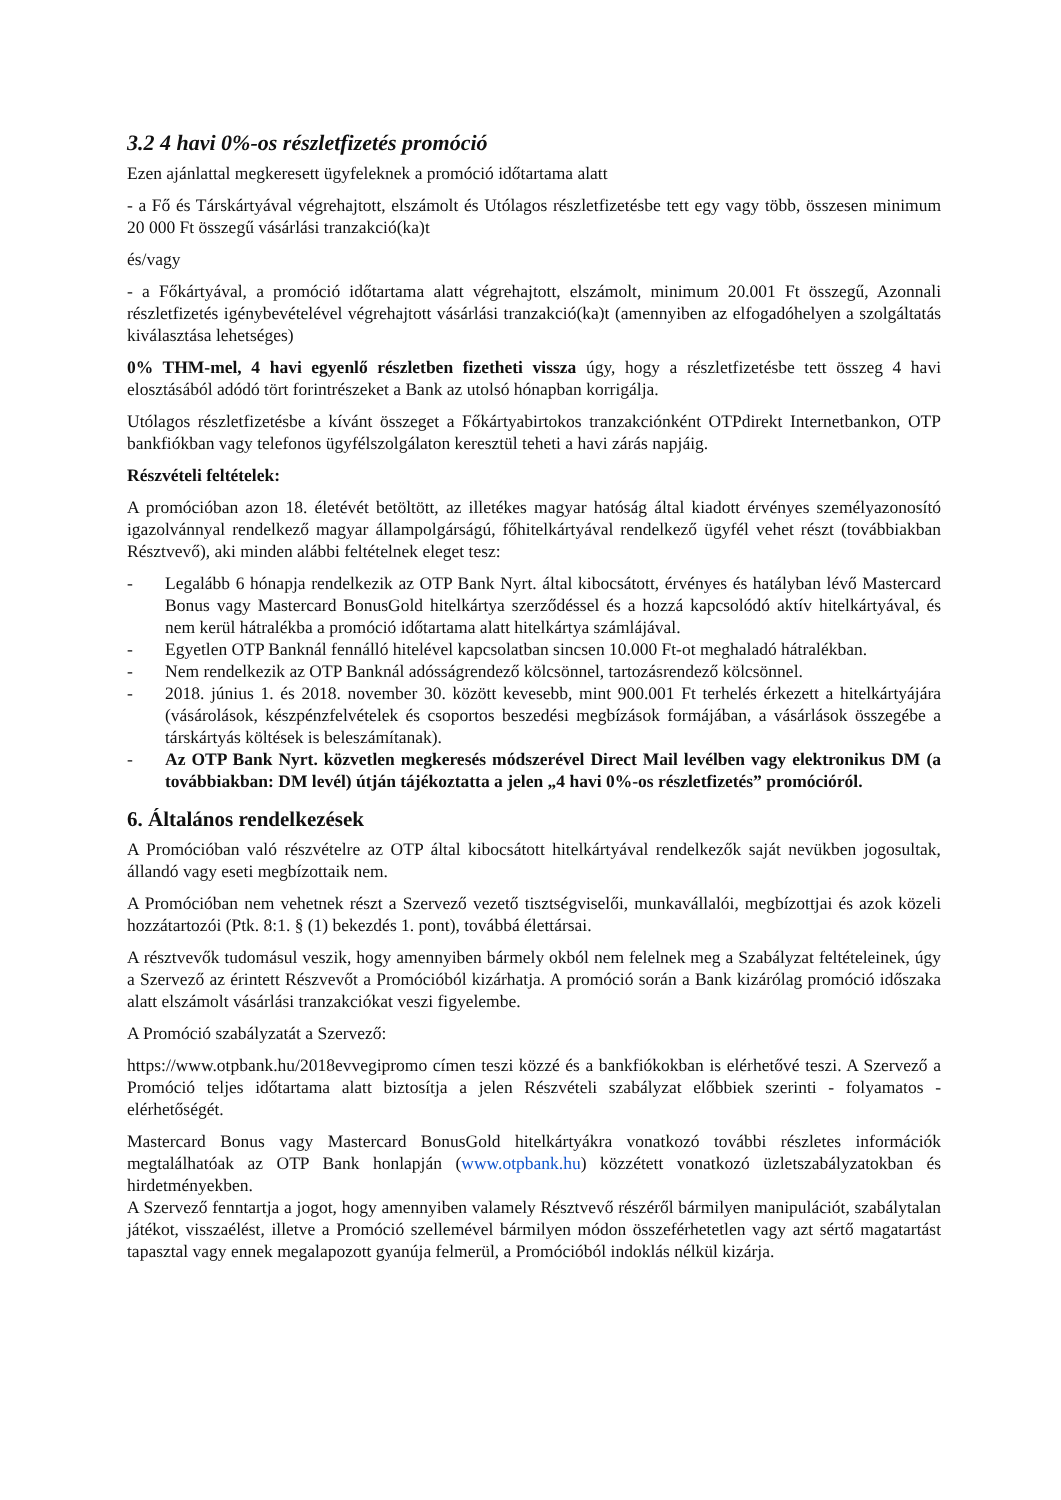3.2 4 havi 0%-os részletfizetés promóció
Ezen ajánlattal megkeresett ügyfeleknek a promóció időtartama alatt
- a Fő és Társkártyával végrehajtott, elszámolt és Utólagos részletfizetésbe tett egy vagy több, összesen minimum 20 000 Ft összegű vásárlási tranzakció(ka)t
és/vagy
- a Főkártyával, a promóció időtartama alatt végrehajtott, elszámolt, minimum 20.001 Ft összegű, Azonnali részletfizetés igénybevételével végrehajtott vásárlási tranzakció(ka)t (amennyiben az elfogadóhelyen a szolgáltatás kiválasztása lehetséges)
0% THM-mel, 4 havi egyenlő részletben fizetheti vissza úgy, hogy a részletfizetésbe tett összeg 4 havi elosztásából adódó tört forintrészeket a Bank az utolsó hónapban korrigálja.
Utólagos részletfizetésbe a kívánt összeget a Főkártyabirtokos tranzakciónként OTPdirekt Internetbankon, OTP bankfiókban vagy telefonos ügyfélszolgálaton keresztül teheti a havi zárás napjáig.
Részvételi feltételek:
A promócióban azon 18. életévét betöltött, az illetékes magyar hatóság által kiadott érvényes személyazonosító igazolvánnyal rendelkező magyar állampolgárságú, főhitelkártyával rendelkező ügyfél vehet részt (továbbiakban Résztvevő), aki minden alábbi feltételnek eleget tesz:
- Legalább 6 hónapja rendelkezik az OTP Bank Nyrt. által kibocsátott, érvényes és hatályban lévő Mastercard Bonus vagy Mastercard BonusGold hitelkártya szerződéssel és a hozzá kapcsolódó aktív hitelkártyával, és nem kerül hátralékba a promóció időtartama alatt hitelkártya számlájával.
- Egyetlen OTP Banknál fennálló hitelével kapcsolatban sincsen 10.000 Ft-ot meghaladó hátralékban.
- Nem rendelkezik az OTP Banknál adósságrendező kölcsönnel, tartozásrendező kölcsönnel.
- 2018. június 1. és 2018. november 30. között kevesebb, mint 900.001 Ft terhelés érkezett a hitelkártyájára (vásárolások, készpénzfelvételek és csoportos beszedési megbízások formájában, a vásárlások összegébe a társkártyás költések is beleszámítanak).
- Az OTP Bank Nyrt. közvetlen megkeresés módszerével Direct Mail levélben vagy elektronikus DM (a továbbiakban: DM levél) útján tájékoztatta a jelen „4 havi 0%-os részletfizetés” promócióról.
6. Általános rendelkezések
A Promócióban való részvételre az OTP által kibocsátott hitelkártyával rendelkezők saját nevükben jogosultak, állandó vagy eseti megbízottaik nem.
A Promócióban nem vehetnek részt a Szervező vezető tisztségviselői, munkavállalói, megbízottjai és azok közeli hozzátartozói (Ptk. 8:1. § (1) bekezdés 1. pont), továbbá élettársai.
A résztvevők tudomásul veszik, hogy amennyiben bármely okból nem felelnek meg a Szabályzat feltételeinek, úgy a Szervező az érintett Részvevőt a Promócióból kizárhatja. A promóció során a Bank kizárólag promóció időszaka alatt elszámolt vásárlási tranzakciókat veszi figyelembe.
A Promóció szabályzatát a Szervező:
https://www.otpbank.hu/2018evvegipromo címen teszi közzé és a bankfiókokban is elérhetővé teszi. A Szervező a Promóció teljes időtartama alatt biztosítja a jelen Részvételi szabályzat előbbiek szerinti - folyamatos - elérhetőségét.
Mastercard Bonus vagy Mastercard BonusGold hitelkártyákra vonatkozó további részletes információk megtalálhatóak az OTP Bank honlapján (www.otpbank.hu) közzétett vonatkozó üzletszabályzatokban és hirdetményekben.
A Szervező fenntartja a jogot, hogy amennyiben valamely Résztvevő részéről bármilyen manipulációt, szabálytalan játékot, visszaélést, illetve a Promóció szellemével bármilyen módon összeférhetetlen vagy azt sértő magatartást tapasztal vagy ennek megalapozott gyanúja felmerül, a Promócióból indoklás nélkül kizárja.